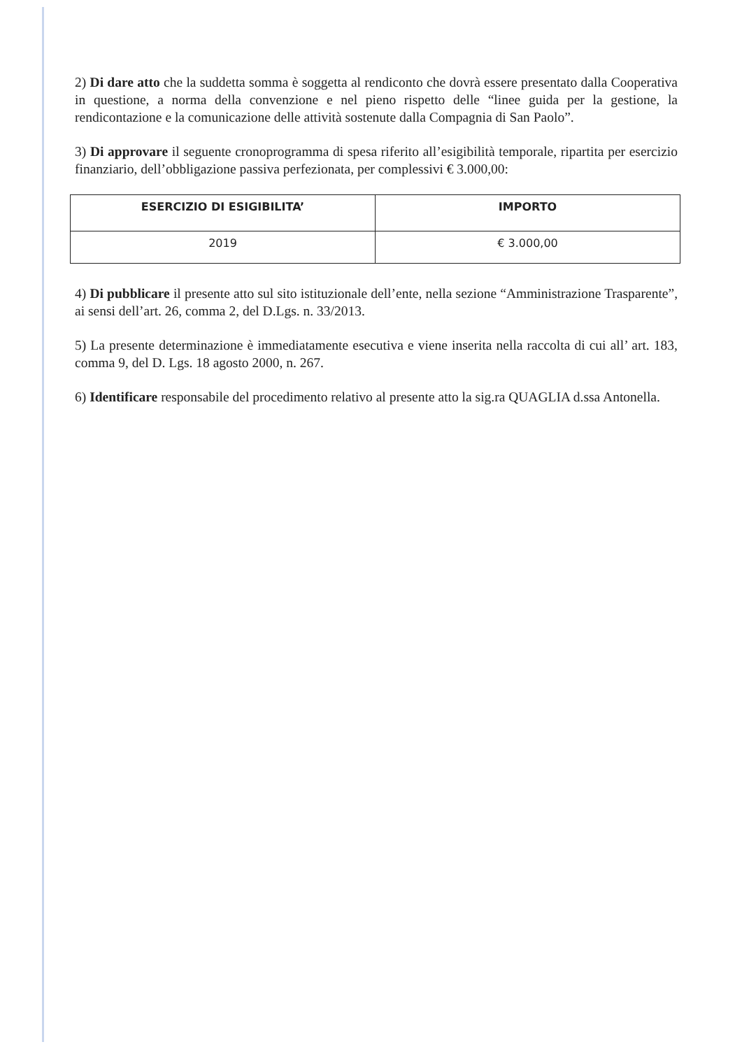2) Di dare atto che la suddetta somma è soggetta al rendiconto che dovrà essere presentato dalla Cooperativa in questione, a norma della convenzione e nel pieno rispetto delle “linee guida per la gestione, la rendicontazione e la comunicazione delle attività sostenute dalla Compagnia di San Paolo”.
3) Di approvare il seguente cronoprogramma di spesa riferito all’esigibilità temporale, ripartita per esercizio finanziario, dell’obbligazione passiva perfezionata, per complessivi € 3.000,00:
| ESERCIZIO DI ESIGIBILITA’ | IMPORTO |
| --- | --- |
| 2019 | € 3.000,00 |
4) Di pubblicare il presente atto sul sito istituzionale dell’ente, nella sezione “Amministrazione Trasparente”, ai sensi dell’art. 26, comma 2, del D.Lgs. n. 33/2013.
5) La presente determinazione è immediatamente esecutiva e viene inserita nella raccolta di cui all’ art. 183, comma 9, del D. Lgs. 18 agosto 2000, n. 267.
6) Identificare responsabile del procedimento relativo al presente atto la sig.ra QUAGLIA d.ssa Antonella.